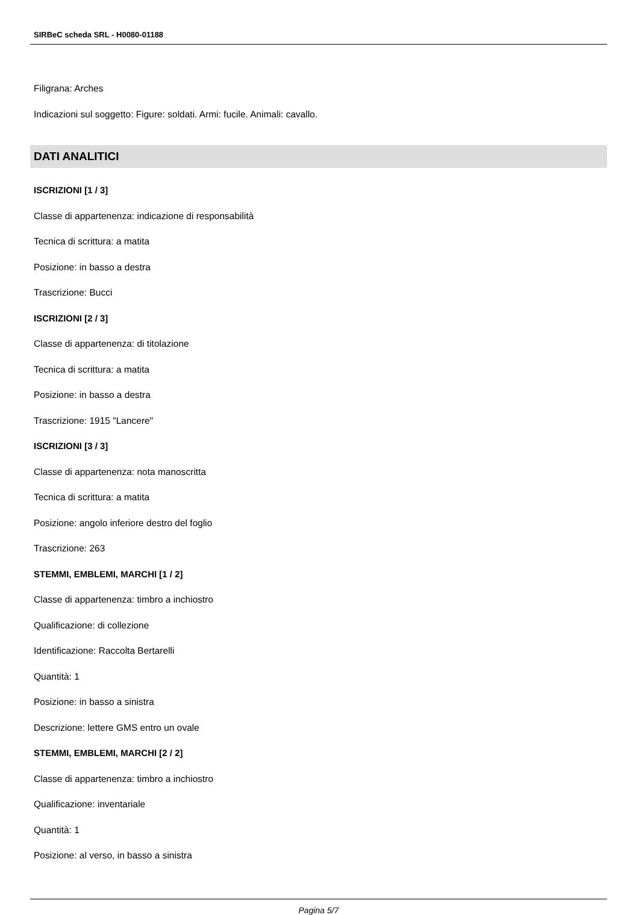SIRBeC scheda SRL - H0080-01188
Filigrana: Arches
Indicazioni sul soggetto: Figure: soldati. Armi: fucile. Animali: cavallo.
DATI ANALITICI
ISCRIZIONI [1 / 3]
Classe di appartenenza: indicazione di responsabilità
Tecnica di scrittura: a matita
Posizione: in basso a destra
Trascrizione: Bucci
ISCRIZIONI [2 / 3]
Classe di appartenenza: di titolazione
Tecnica di scrittura: a matita
Posizione: in basso a destra
Trascrizione: 1915 "Lancere"
ISCRIZIONI [3 / 3]
Classe di appartenenza: nota manoscritta
Tecnica di scrittura: a matita
Posizione: angolo inferiore destro del foglio
Trascrizione: 263
STEMMI, EMBLEMI, MARCHI [1 / 2]
Classe di appartenenza: timbro a inchiostro
Qualificazione: di collezione
Identificazione: Raccolta Bertarelli
Quantità: 1
Posizione: in basso a sinistra
Descrizione: lettere GMS entro un ovale
STEMMI, EMBLEMI, MARCHI [2 / 2]
Classe di appartenenza: timbro a inchiostro
Qualificazione: inventariale
Quantità: 1
Posizione: al verso, in basso a sinistra
Pagina 5/7